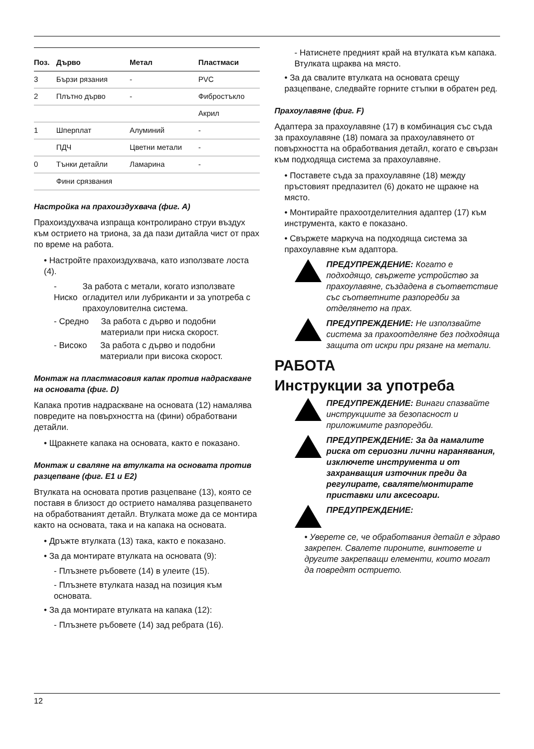| Поз. | Дърво | Метал | Пластмаси |
| --- | --- | --- | --- |
| 3 | Бързи рязания | - | PVC |
| 2 | Плътно дърво | - | Фибростъкло |
| | | | Акрил |
| 1 | Шперплат | Алуминий | - |
| | ПДЧ | Цветни метали | - |
| 0 | Тънки детайли | Ламарина | - |
| | Фини срязвания | | |
Настройка на прахоиздухвача (фиг. A)
Прахоиздухвача изпраща контролирано струи въздух към острието на триона, за да пази дитайла чист от прах по време на работа.
• Настройте прахоиздухвача, като използвате лоста (4).
- Ниско За работа с метали, когато използвате огладител или лубриканти и за употреба с прахоуловителна система.
- Средно За работа с дърво и подобни материали при ниска скорост.
- Високо За работа с дърво и подобни материали при висока скорост.
Монтаж на пластмасовия капак против надраскване на основата (фиг. D)
Капака против надраскване на основата (12) намалява повредите на повърхността на (фини) обработвани детайли.
• Щракнете капака на основата, както е показано.
Монтаж и сваляне на втулката на основата против разцепване (фиг. E1 и E2)
Втулката на основата против разцепване (13), която се поставя в близост до острието намалява разцепването на обработваният детайл. Втулката може да се монтира както на основата, така и на капака на основата.
• Дръжте втулката (13) така, както е показано.
• За да монтирате втулката на основата (9):
- Плъзнете ръбовете (14) в улеите (15).
- Плъзнете втулката назад на позиция към основата.
• За да монтирате втулката на капака (12):
- Плъзнете ръбовете (14) зад ребрата (16).
- Натиснете предният край на втулката към капака. Втулката щраква на място.
• За да свалите втулката на основата срещу разцепване, следвайте горните стъпки в обратен ред.
Прахоулавяне (фиг. F)
Адаптера за прахоулавяне (17) в комбинация със съда за прахоулавяне (18) помага за прахоулавянето от повърхността на обработвания детайл, когато е свързан към подходяща система за прахоулавяне.
• Поставете съда за прахоулавяне (18) между пръстовият предпазител (6) докато не щракне на място.
• Монтирайте прахоотделителния адаптер (17) към инструмента, както е показано.
• Свържете маркуча на подходяща система за прахоулавяне към адаптора.
ПРЕДУПРЕЖДЕНИЕ: Когато е подходящо, свържете устройство за прахоулавяне, създадена в съответствие със съответните разпоредби за отделянето на прах.
ПРЕДУПРЕЖДЕНИЕ: Не използвайте система за прахоотделяне без подходяща защита от искри при рязане на метали.
РАБОТА
Инструкции за употреба
ПРЕДУПРЕЖДЕНИЕ: Винаги спазвайте инструкциите за безопасност и приложимите разпоредби.
ПРЕДУПРЕЖДЕНИЕ: За да намалите риска от сериозни лични наранявания, изключете инструмента и от захранващия източник преди да регулирате, сваляте/монтирате приставки или аксесоари.
ПРЕДУПРЕЖДЕНИЕ:
• Уверете се, че обработвания детайл е здраво закрепен. Свалете пироните, винтовете и другите закрепващи елементи, които могат да повредят острието.
12